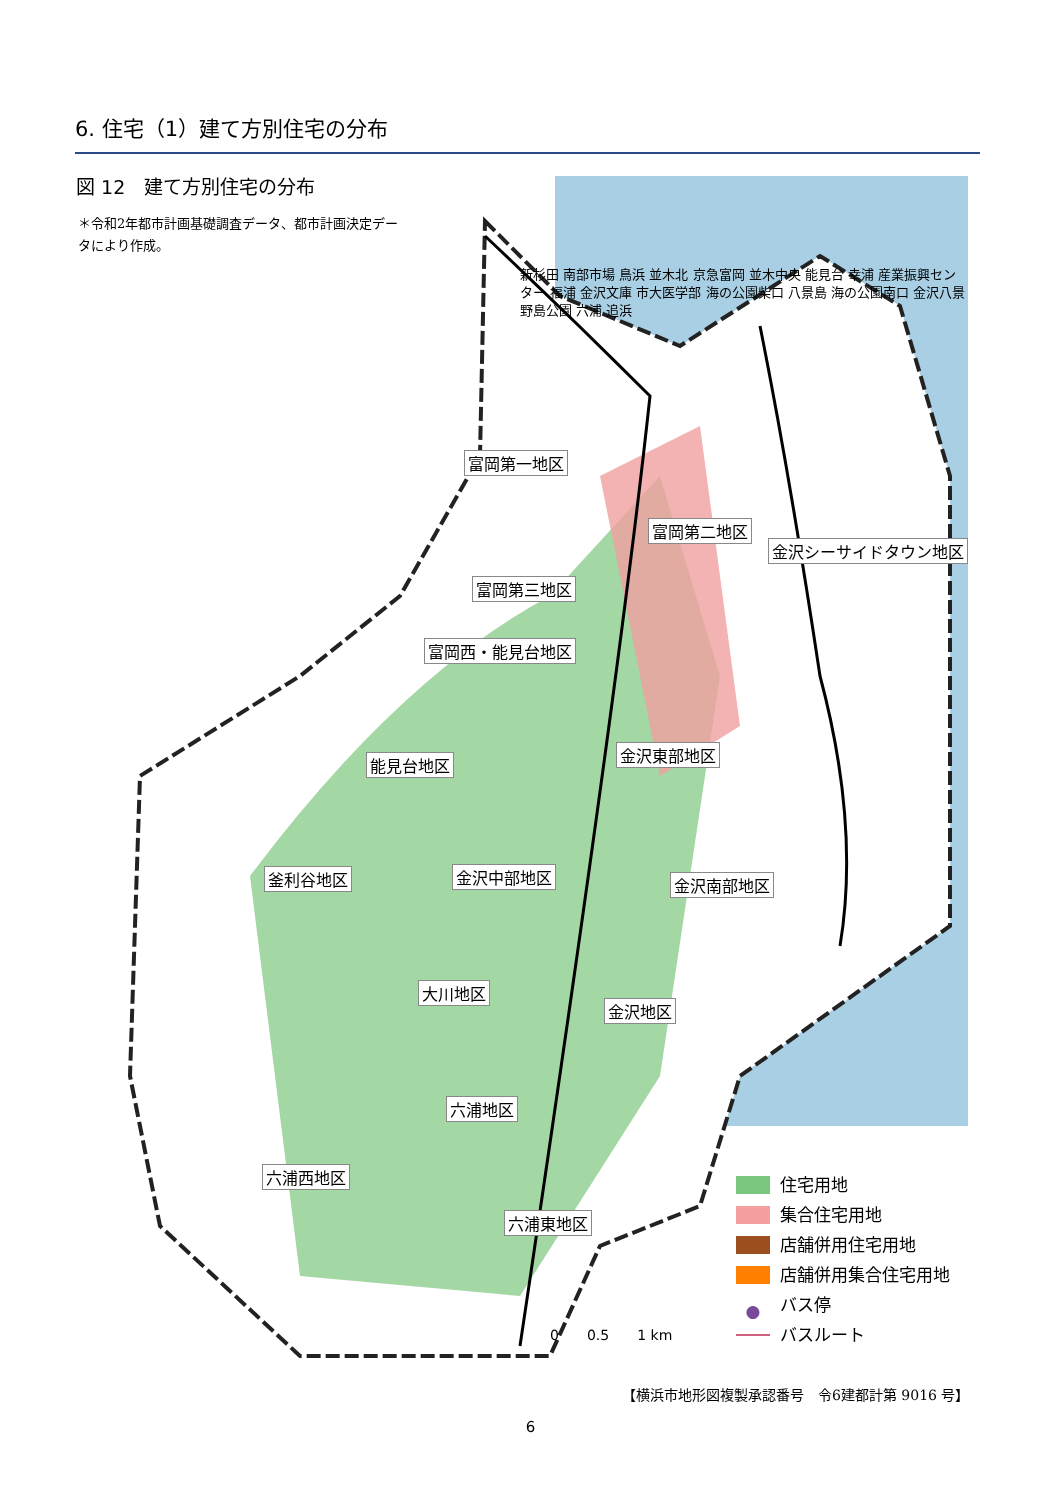6. 住宅（1）建て方別住宅の分布
図 12　建て方別住宅の分布
＊令和2年都市計画基礎調査データ、都市計画決定データにより作成。
富岡第一地区
富岡第二地区
金沢シーサイドタウン地区
富岡第三地区
富岡西・能見台地区
金沢東部地区
能見台地区
釜利谷地区 金沢中部地区 金沢南部地区
大川地区
金沢地区
六浦地区
六浦西地区
六浦東地区
新杉田 南部市場 鳥浜 並木北 京急富岡 並木中央 能見台 幸浦 産業振興センター 福浦 金沢文庫 市大医学部 海の公園柴口 八景島 海の公園南口 金沢八景 野島公園 六浦 追浜
0　　0.5　　1 km
住宅用地
集合住宅用地
店舗併用住宅用地
店舗併用集合住宅用地
● バス停
バスルート
【横浜市地形図複製承認番号　令6建都計第 9016 号】
6